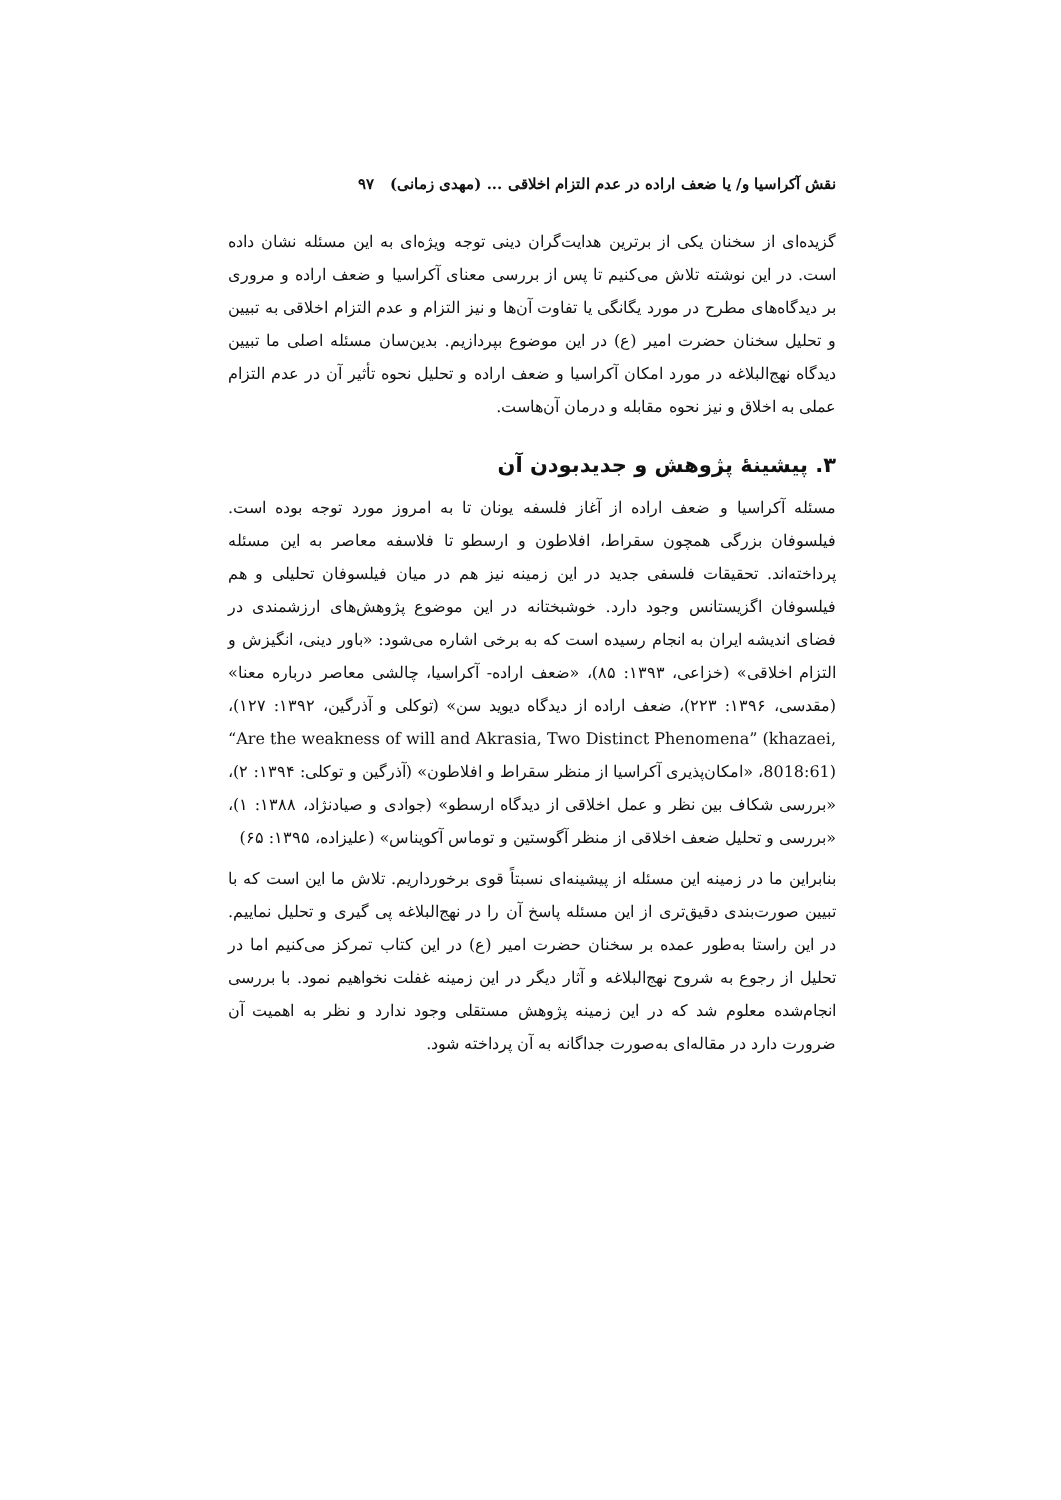نقش آکراسیا و/ یا ضعف اراده در عدم التزام اخلاقی ... (مهدی زمانی) ۹۷
گزیده‌ای از سخنان یکی از برترین هدایت‌گران دینی توجه ویژه‌ای به این مسئله نشان داده است. در این نوشته تلاش می‌کنیم تا پس از بررسی معنای آکراسیا و ضعف اراده و مروری بر دیدگاه‌های مطرح در مورد یگانگی یا تفاوت آن‌ها و نیز التزام و عدم التزام اخلاقی به تبیین و تحلیل سخنان حضرت امیر (ع) در این موضوع بپردازیم. بدین‌سان مسئله اصلی ما تبیین دیدگاه نهج‌البلاغه در مورد امکان آکراسیا و ضعف اراده و تحلیل نحوه تأثیر آن در عدم التزام عملی به اخلاق و نیز نحوه مقابله و درمان آن‌هاست.
۳. پیشینهٔ پژوهش و جدیدبودن آن
مسئله آکراسیا و ضعف اراده از آغاز فلسفه یونان تا به امروز مورد توجه بوده است. فیلسوفان بزرگی همچون سقراط، افلاطون و ارسطو تا فلاسفه معاصر به این مسئله پرداخته‌اند. تحقیقات فلسفی جدید در این زمینه نیز هم در میان فیلسوفان تحلیلی و هم فیلسوفان اگزیستانس وجود دارد. خوشبختانه در این موضوع پژوهش‌های ارزشمندی در فضای اندیشه ایران به انجام رسیده است که به برخی اشاره می‌شود: «باور دینی، انگیزش و التزام اخلاقی» (خزاعی، ۱۳۹۳: ۸۵)، «ضعف اراده- آکراسیا، چالشی معاصر درباره معنا» (مقدسی، ۱۳۹۶: ۲۲۳)، ضعف اراده از دیدگاه دیوید سن» (توکلی و آذرگین، ۱۳۹۲: ۱۲۷)، “Are the weakness of will and Akrasia, Two Distinct Phenomena” (khazaei, 8018:61)، «امکان‌پذیری آکراسیا از منظر سقراط و افلاطون» (آذرگین و توکلی: ۱۳۹۴: ۲)، «بررسی شکاف بین نظر و عمل اخلاقی از دیدگاه ارسطو» (جوادی و صیادنژاد، ۱۳۸۸: ۱)، «بررسی و تحلیل ضعف اخلاقی از منظر آگوستین و توماس آکویناس» (علیزاده، ۱۳۹۵: ۶۵)
بنابراین ما در زمینه این مسئله از پیشینه‌ای نسبتاً قوی برخورداریم. تلاش ما این است که با تبیین صورت‌بندی دقیق‌تری از این مسئله پاسخ آن را در نهج‌البلاغه پی گیری و تحلیل نماییم. در این راستا به‌طور عمده بر سخنان حضرت امیر (ع) در این کتاب تمرکز می‌کنیم اما در تحلیل از رجوع به شروح نهج‌البلاغه و آثار دیگر در این زمینه غفلت نخواهیم نمود. با بررسی انجام‌شده معلوم شد که در این زمینه پژوهش مستقلی وجود ندارد و نظر به اهمیت آن ضرورت دارد در مقاله‌ای به‌صورت جداگانه به آن پرداخته شود.